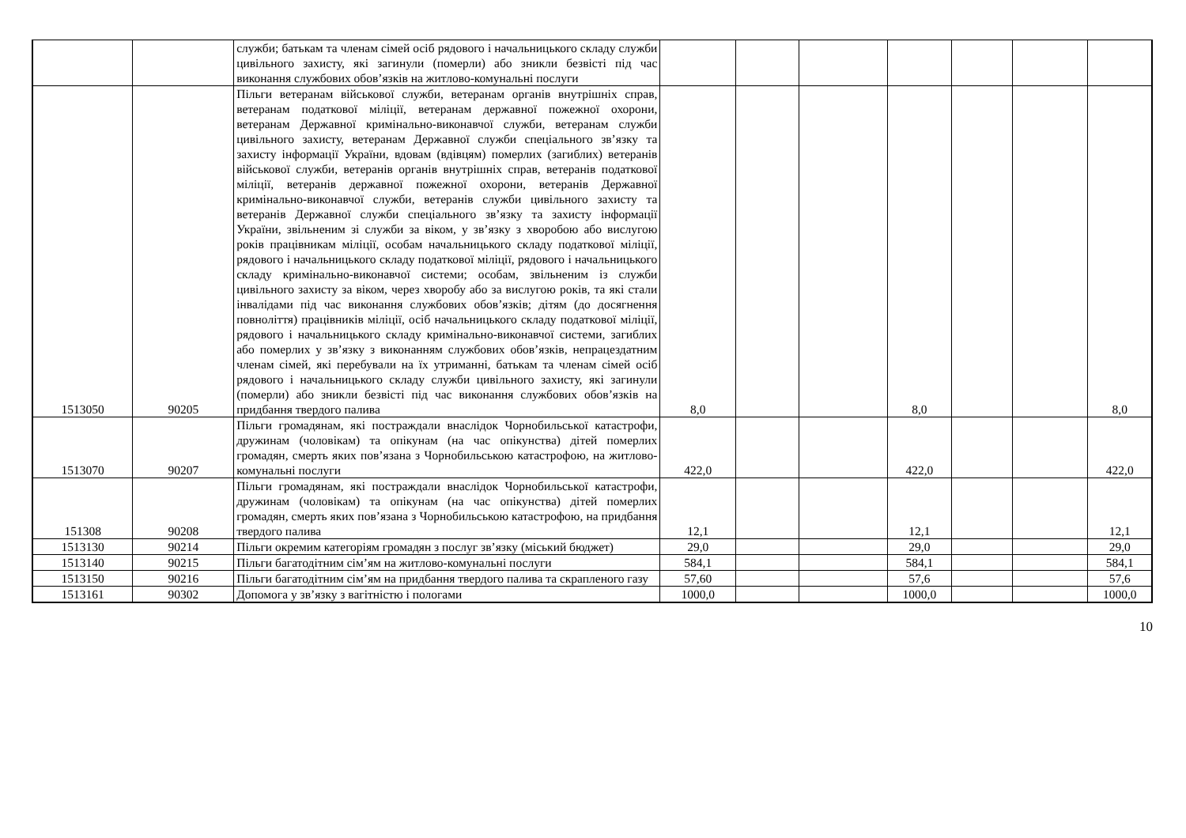| | | служби; батькам та членам сімей осіб рядового і начальницького складу служби цивільного захисту, які загинули (померли) або зникли безвісті під час виконання службових обов’язків на житлово-комунальні послуги | | | | | | | |
| 1513050 | 90205 | Пільги ветеранам військової служби, ветеранам органів внутрішніх справ, ветеранам податкової міліції, ветеранам державної пожежної охорони, ветеранам Державної кримінально-виконавчої служби, ветеранам служби цивільного захисту, ветеранам Державної служби спеціального зв’язку та захисту інформації України, вдовам (вдівцям) померлих (загиблих) ветеранів військової служби, ветеранів органів внутрішніх справ, ветеранів податкової міліції, ветеранів державної пожежної охорони, ветеранів Державної кримінально-виконавчої служби, ветеранів служби цивільного захисту та ветеранів Державної служби спеціального зв’язку та захисту інформації України, звільненим зі служби за віком, у зв’язку з хворобою або вислугою років працівникам міліції, особам начальницького складу податкової міліції, рядового і начальницького складу податкової міліції, рядового і начальницького складу кримінально-виконавчої системи; особам, звільненим із служби цивільного захисту за віком, через хворобу або за вислугою років, та які стали інвалідами під час виконання службових обов’язків; дітям (до досягнення повноліття) працівників міліції, осіб начальницького складу податкової міліції, рядового і начальницького складу кримінально-виконавчої системи, загиблих або померлих у зв’язку з виконанням службових обов’язків, непрацездатним членам сімей, які перебували на їх утриманні, батькам та членам сімей осіб рядового і начальницького складу служби цивільного захисту, які загинули (померли) або зникли безвісті під час виконання службових обов’язків на придбання твердого палива | 8,0 | | | 8,0 | | | 8,0 |
| 1513070 | 90207 | Пільги громадянам, які постраждали внаслідок Чорнобильської катастрофи, дружинам (чоловікам) та опікунам (на час опікунства) дітей померлих громадян, смерть яких пов’язана з Чорнобильською катастрофою, на житлово-комунальні послуги | 422,0 | | | 422,0 | | | 422,0 |
| 151308 | 90208 | Пільги громадянам, які постраждали внаслідок Чорнобильської катастрофи, дружинам (чоловікам) та опікунам (на час опікунства) дітей померлих громадян, смерть яких пов’язана з Чорнобильською катастрофою, на придбання твердого палива | 12,1 | | | 12,1 | | | 12,1 |
| 1513130 | 90214 | Пільги окремим категоріям громадян з послуг зв’язку (міський бюджет) | 29,0 | | | 29,0 | | | 29,0 |
| 1513140 | 90215 | Пільги багатодітним сім’ям на житлово-комунальні послуги | 584,1 | | | 584,1 | | | 584,1 |
| 1513150 | 90216 | Пільги багатодітним сім’ям на придбання твердого палива та скрапленого газу | 57,60 | | | 57,6 | | | 57,6 |
| 1513161 | 90302 | Допомога у зв’язку з вагітністю і пологами | 1000,0 | | | 1000,0 | | | 1000,0 |
10